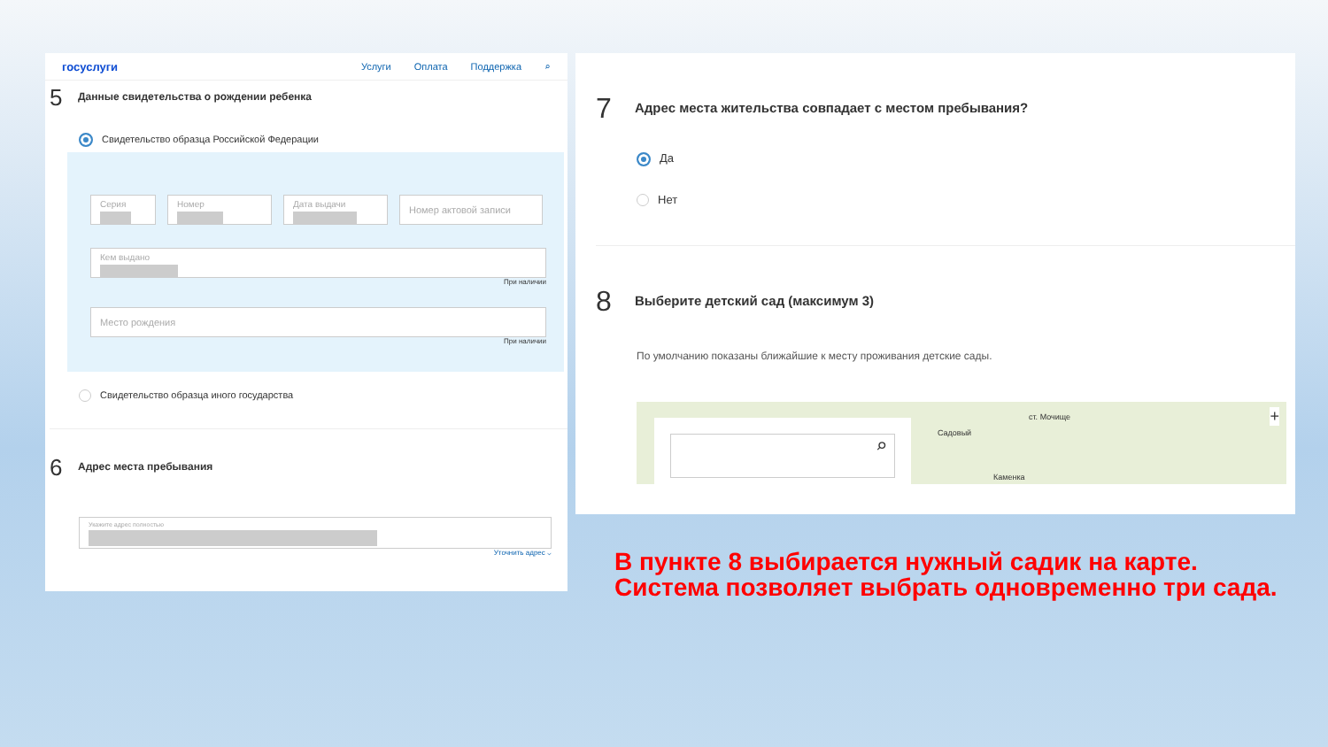госуслуги Услуги Оплата Поддержка ⌕
5 Данные свидетельства о рождении ребенка
Свидетельство образца Российской Федерации
Серия Номер Дата выдачи
Номер актовой записи
Кем выдано
При наличии
Место рождения
При наличии
Свидетельство образца иного государства
6 Адрес места пребывания
Укажите адрес полностью
Уточнить адрес ⌵
7 Адрес места жительства совпадает с местом пребывания?
Да
Нет
8 Выберите детский сад (максимум 3)
По умолчанию показаны ближайшие к месту проживания детские сады.
⌕
Садовый
ст. Мочище
Каменка
+
В пункте 8 выбирается нужный садик на карте. Система позволяет выбрать одновременно три сада.